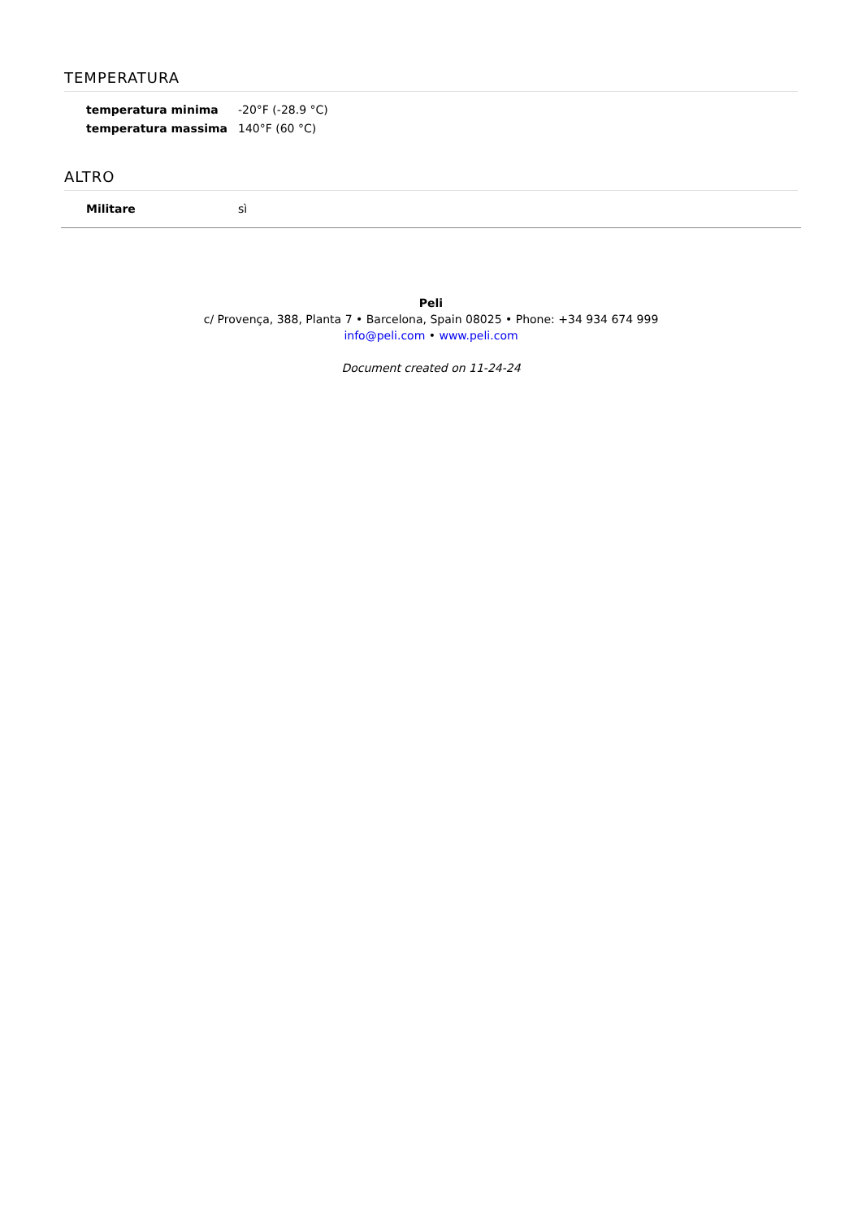TEMPERATURA
| temperatura minima | -20°F (-28.9 °C) |
| temperatura massima | 140°F (60 °C) |
ALTRO
| Militare | sì |
Peli
c/ Provença, 388, Planta 7 • Barcelona, Spain 08025 • Phone: +34 934 674 999
info@peli.com • www.peli.com
Document created on 11-24-24